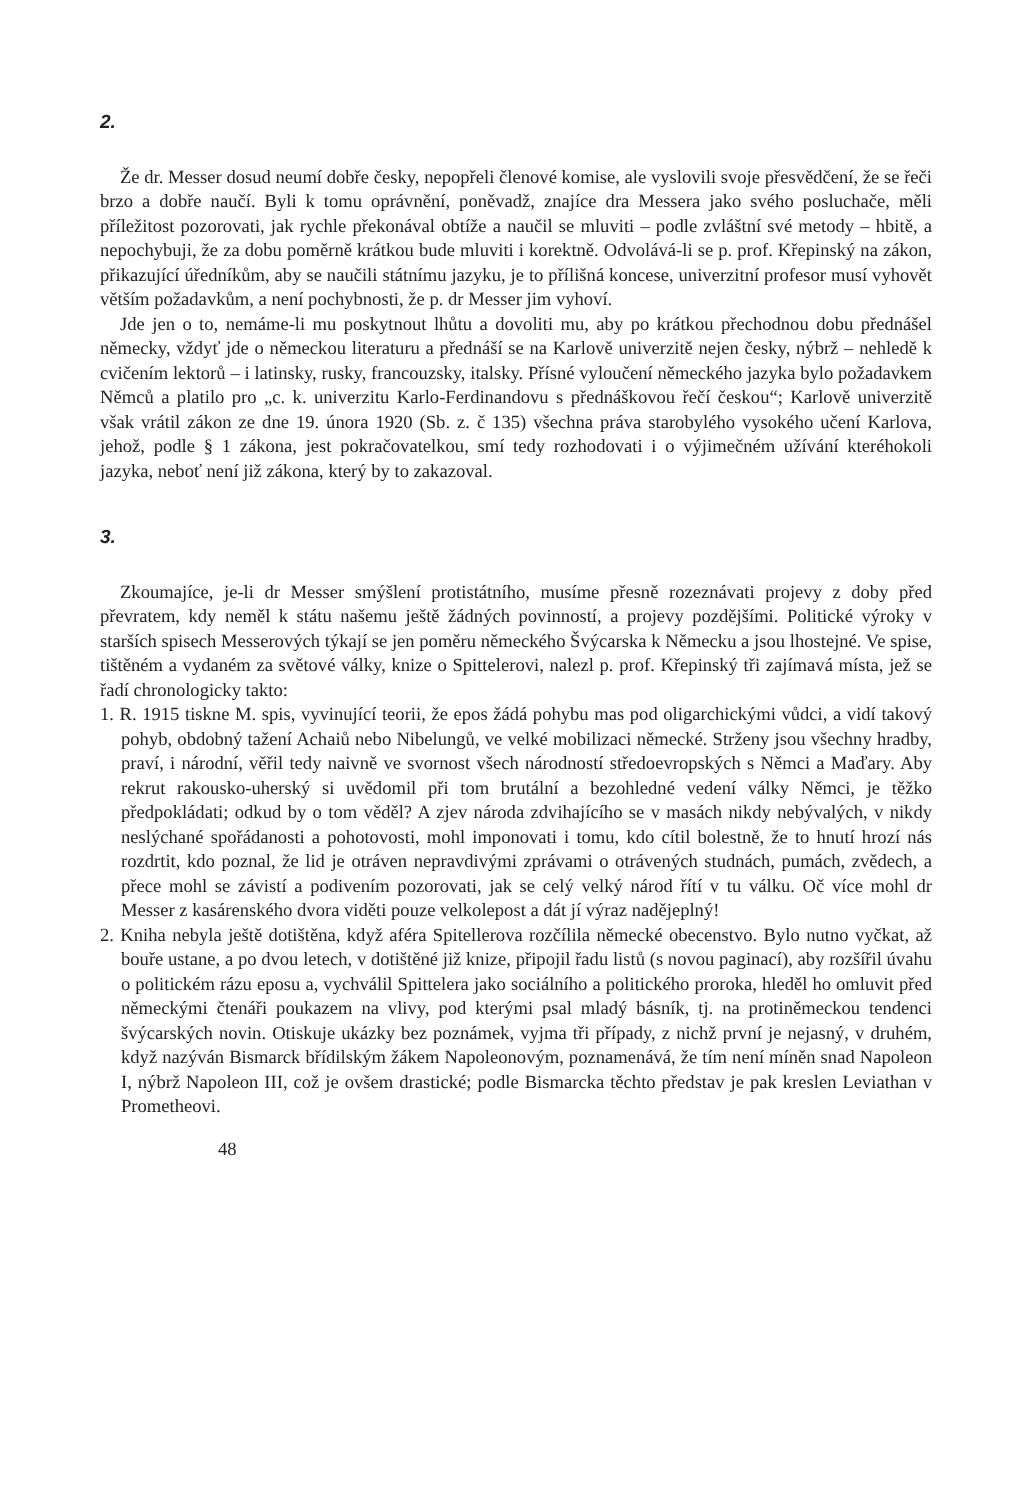2.
Že dr. Messer dosud neumí dobře česky, nepopřeli členové komise, ale vyslovili svoje přesvědčení, že se řeči brzo a dobře naučí. Byli k tomu oprávnění, poněvadž, znajíce dra Messera jako svého posluchače, měli příležitost pozorovati, jak rychle překonával obtíže a naučil se mluviti – podle zvláštní své metody – hbitě, a nepochybuji, že za dobu poměrně krátkou bude mluviti i korektně. Odvolává-li se p. prof. Křepinský na zákon, přikazující úředníkům, aby se naučili státnímu jazyku, je to přílišná koncese, univerzitní profesor musí vyhovět větším požadavkům, a není pochybnosti, že p. dr Messer jim vyhoví.
Jde jen o to, nemáme-li mu poskytnout lhůtu a dovoliti mu, aby po krátkou přechodnou dobu přednášel německy, vždyť jde o německou literaturu a přednáší se na Karlově univerzitě nejen česky, nýbrž – nehledě k cvičením lektorů – i latinsky, rusky, francouzsky, italsky. Přísné vyloučení německého jazyka bylo požadavkem Němců a platilo pro „c. k. univerzitu Karlo-Ferdinandovu s přednáškovou řečí českou“; Karlově univerzitě však vrátil zákon ze dne 19. února 1920 (Sb. z. č 135) všechna práva starobylého vysokého učení Karlova, jehož, podle § 1 zákona, jest pokračovatelkou, smí tedy rozhodovati i o výjimečném užívání kteréhokoli jazyka, neboť není již zákona, který by to zakazoval.
3.
Zkoumajíce, je-li dr Messer smýšlení protistátního, musíme přesně rozeznávati projevy z doby před převratem, kdy neměl k státu našemu ještě žádných povinností, a projevy pozdějšími. Politické výroky v starších spisech Messerových týkají se jen poměru německého Švýcarska k Německu a jsou lhostejné. Ve spise, tištěném a vydaném za světové války, knize o Spittelerovi, nalezl p. prof. Křepinský tři zajímavá místa, jež se řadí chronologicky takto:
1. R. 1915 tiskne M. spis, vyvinující teorii, že epos žádá pohybu mas pod oligarchickými vůdci, a vidí takový pohyb, obdobný tažení Achaiů nebo Nibelungů, ve velké mobilizaci německé. Strženy jsou všechny hradby, praví, i národní, věřil tedy naivně ve svornost všech národností středoevropských s Němci a Maďary. Aby rekrut rakousko-uherský si uvědomil při tom brutální a bezohledné vedení války Němci, je těžko předpokládati; odkud by o tom věděl? A zjev národa zdvihajícího se v masách nikdy nebývalých, v nikdy neslýchané spořádanosti a pohotovosti, mohl imponovati i tomu, kdo cítil bolestně, že to hnutí hrozí nás rozdrtit, kdo poznal, že lid je otráven nepravdivými zprávami o otrávených studnách, pumách, zvědech, a přece mohl se závistí a podivením pozorovati, jak se celý velký národ řítí v tu válku. Oč více mohl dr Messer z kasárenského dvora viděti pouze velkolepost a dát jí výraz nadějeplný!
2. Kniha nebyla ještě dotištěna, když aféra Spitellerova rozčílila německé obecenstvo. Bylo nutno vyčkat, až bouře ustane, a po dvou letech, v dotištěné již knize, připojil řadu listů (s novou paginací), aby rozšířil úvahu o politickém rázu eposu a, vychválil Spittelera jako sociálního a politického proroka, hleděl ho omluvit před německými čtenáři poukazem na vlivy, pod kterými psal mladý básník, tj. na protiněmeckou tendenci švýcarských novin. Otiskuje ukázky bez poznámek, vyjma tři případy, z nichž první je nejasný, v druhém, když nazýván Bismarck břídilským žákem Napoleonovým, poznamenává, že tím není míněn snad Napoleon I, nýbrž Napoleon III, což je ovšem drastické; podle Bismarcka těchto představ je pak kreslen Leviathan v Prometheovi.
48